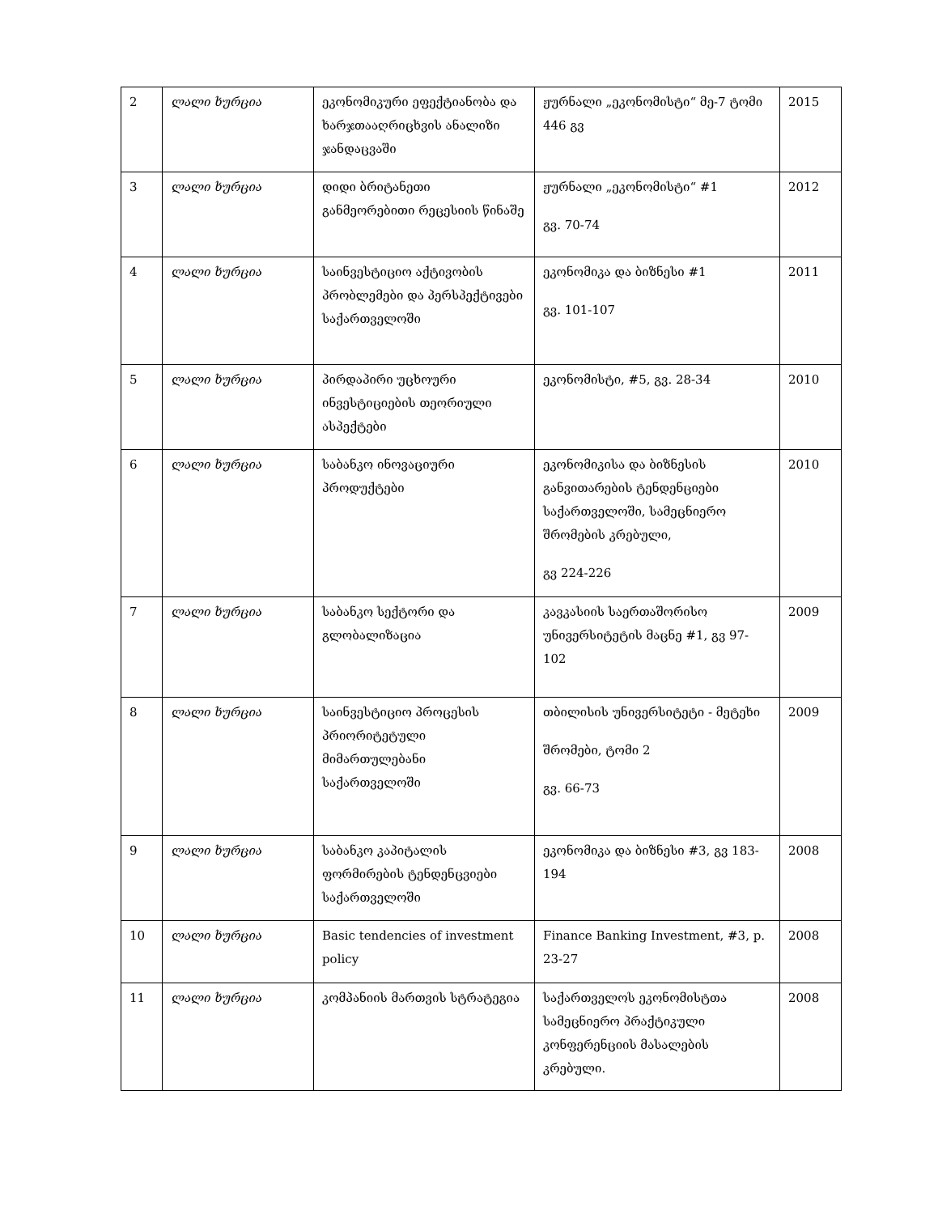| 2 | ლალი ხურცია | ეკონომიკური ეფექტიანობა და ხარჯთააღრიცხვის ანალიზი ჯანდაცვაში | ჟურნალი „ეკონომისტი“ მე-7 ტომი 446 გვ | 2015 |
| 3 | ლალი ხურცია | დიდი ბრიტანეთი განმეორებითი რეცესიის წინაშე | ჟურნალი „ეკონომისტი“ #1 გვ. 70-74 | 2012 |
| 4 | ლალი ხურცია | საინვესტიციო აქტივობის პრობლემები და პერსპექტივები საქართველოში | ეკონომიკა და ბიზნესი #1 გვ. 101-107 | 2011 |
| 5 | ლალი ხურცია | პირდაპირი უცხოური ინვესტიციების თეორიული ასპექტები | ეკონომისტი, #5, გვ. 28-34 | 2010 |
| 6 | ლალი ხურცია | საბანკო ინოვაციური პროდუქტები | ეკონომიკისა და ბიზნესის განვითარების ტენდენციები საქართველოში, სამეცნიერო შრომების კრებული, გვ 224-226 | 2010 |
| 7 | ლალი ხურცია | საბანკო სექტორი და გლობალიზაცია | კავკასიის საერთაშორისო უნივერსიტეტის მაცნე #1, გვ 97-102 | 2009 |
| 8 | ლალი ხურცია | საინვესტიციო პროცესის პრიორიტეტული მიმართულებანი საქართველოში | თბილისის უნივერსიტეტი - მეტეხი შრომები, ტომი 2 გვ. 66-73 | 2009 |
| 9 | ლალი ხურცია | საბანკო კაპიტალის ფორმირების ტენდენცვიები საქართველოში | ეკონომიკა და ბიზნესი #3, გვ 183-194 | 2008 |
| 10 | ლალი ხურცია | Basic tendencies of investment policy | Finance Banking Investment, #3, p. 23-27 | 2008 |
| 11 | ლალი ხურცია | კომპანიის მართვის სტრატეგია | საქართველოს ეკონომისტთა სამეცნიერო პრაქტიკული კონფერენციის მასალების კრებული. | 2008 |